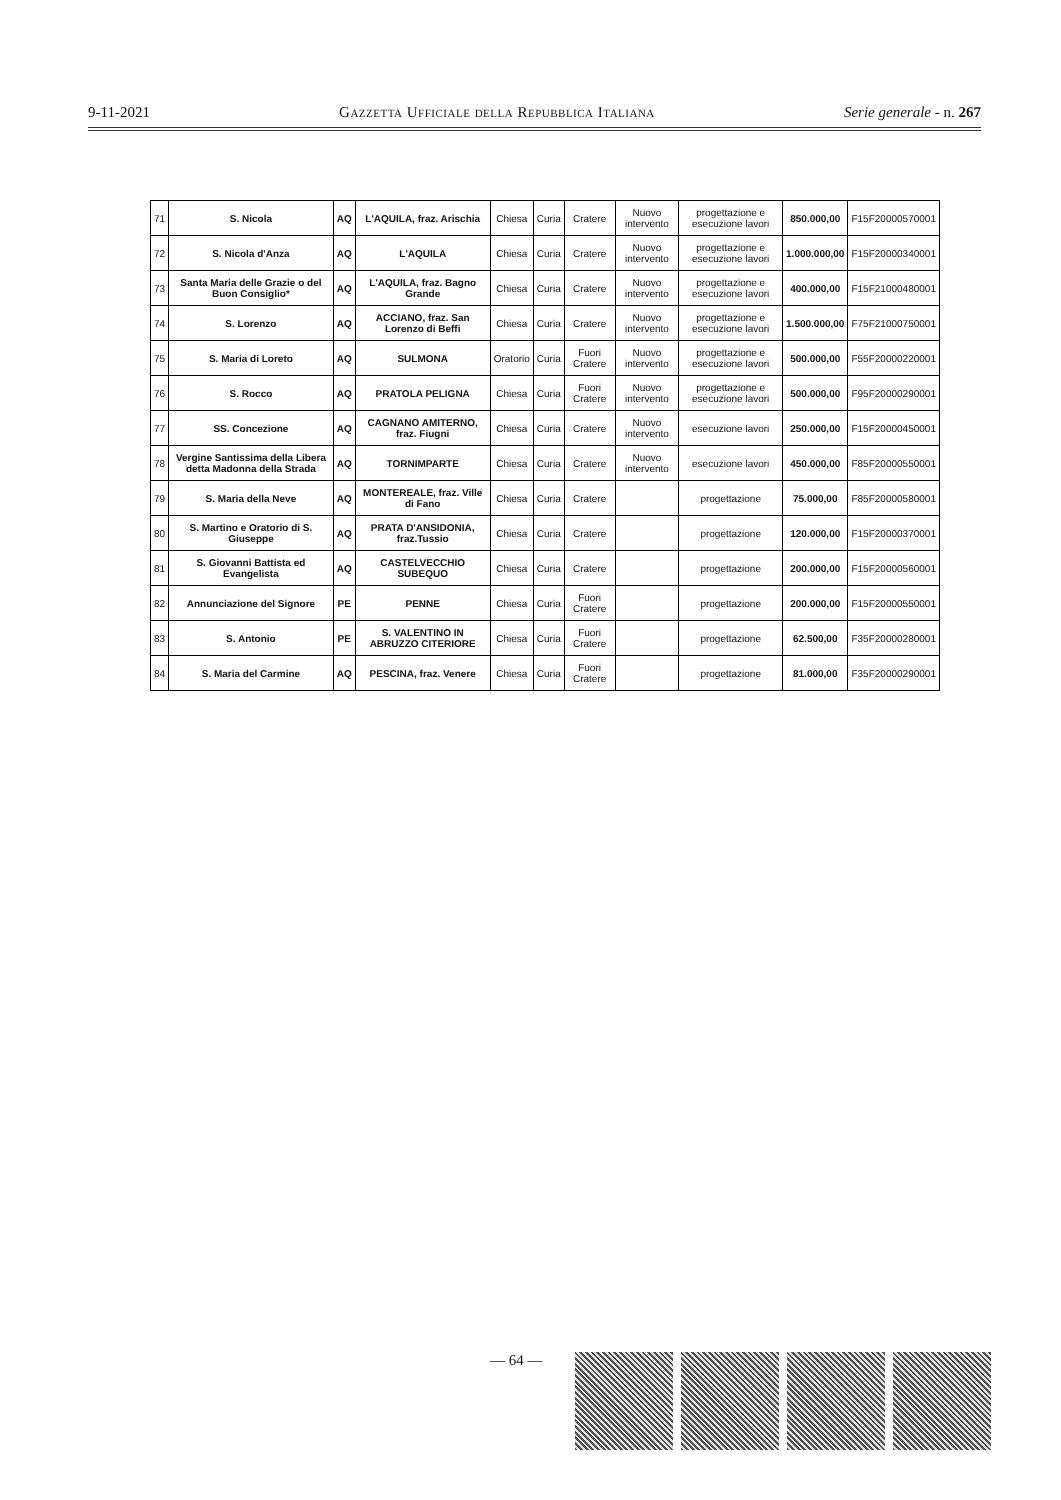9-11-2021 Gazzetta Ufficiale della Repubblica Italiana Serie generale - n. 267
| 71 | S. Nicola | AQ | L'AQUILA, fraz. Arischia | Chiesa | Curia | Cratere | Nuovo intervento | progettazione e esecuzione lavori | 850.000,00 | F15F20000570001 |
| 72 | S. Nicola d'Anza | AQ | L'AQUILA | Chiesa | Curia | Cratere | Nuovo intervento | progettazione e esecuzione lavori | 1.000.000,00 | F15F20000340001 |
| 73 | Santa Maria delle Grazie o del Buon Consiglio* | AQ | L'AQUILA, fraz. Bagno Grande | Chiesa | Curia | Cratere | Nuovo intervento | progettazione e esecuzione lavori | 400.000,00 | F15F21000480001 |
| 74 | S. Lorenzo | AQ | ACCIANO, fraz. San Lorenzo di Beffi | Chiesa | Curia | Cratere | Nuovo intervento | progettazione e esecuzione lavori | 1.500.000,00 | F75F21000750001 |
| 75 | S. Maria di Loreto | AQ | SULMONA | Oratorio | Curia | Fuori Cratere | Nuovo intervento | progettazione e esecuzione lavori | 500.000,00 | F55F20000220001 |
| 76 | S. Rocco | AQ | PRATOLA PELIGNA | Chiesa | Curia | Fuori Cratere | Nuovo intervento | progettazione e esecuzione lavori | 500.000,00 | F95F20000290001 |
| 77 | SS. Concezione | AQ | CAGNANO AMITERNO, fraz. Fiugni | Chiesa | Curia | Cratere | Nuovo intervento | esecuzione lavori | 250.000,00 | F15F20000450001 |
| 78 | Vergine Santissima della Libera detta Madonna della Strada | AQ | TORNIMPARTE | Chiesa | Curia | Cratere | Nuovo intervento | esecuzione lavori | 450.000,00 | F85F20000550001 |
| 79 | S. Maria della Neve | AQ | MONTEREALE, fraz. Ville di Fano | Chiesa | Curia | Cratere | | progettazione | 75.000,00 | F85F20000580001 |
| 80 | S. Martino e Oratorio di S. Giuseppe | AQ | PRATA D'ANSIDONIA, fraz.Tussio | Chiesa | Curia | Cratere | | progettazione | 120.000,00 | F15F20000370001 |
| 81 | S. Giovanni Battista ed Evangelista | AQ | CASTELVECCHIO SUBEQUO | Chiesa | Curia | Cratere | | progettazione | 200.000,00 | F15F20000560001 |
| 82 | Annunciazione del Signore | PE | PENNE | Chiesa | Curia | Fuori Cratere | | progettazione | 200.000,00 | F15F20000550001 |
| 83 | S. Antonio | PE | S. VALENTINO IN ABRUZZO CITERIORE | Chiesa | Curia | Fuori Cratere | | progettazione | 62.500,00 | F35F20000280001 |
| 84 | S. Maria del Carmine | AQ | PESCINA, fraz. Venere | Chiesa | Curia | Fuori Cratere | | progettazione | 81.000,00 | F35F20000290001 |
— 64 —